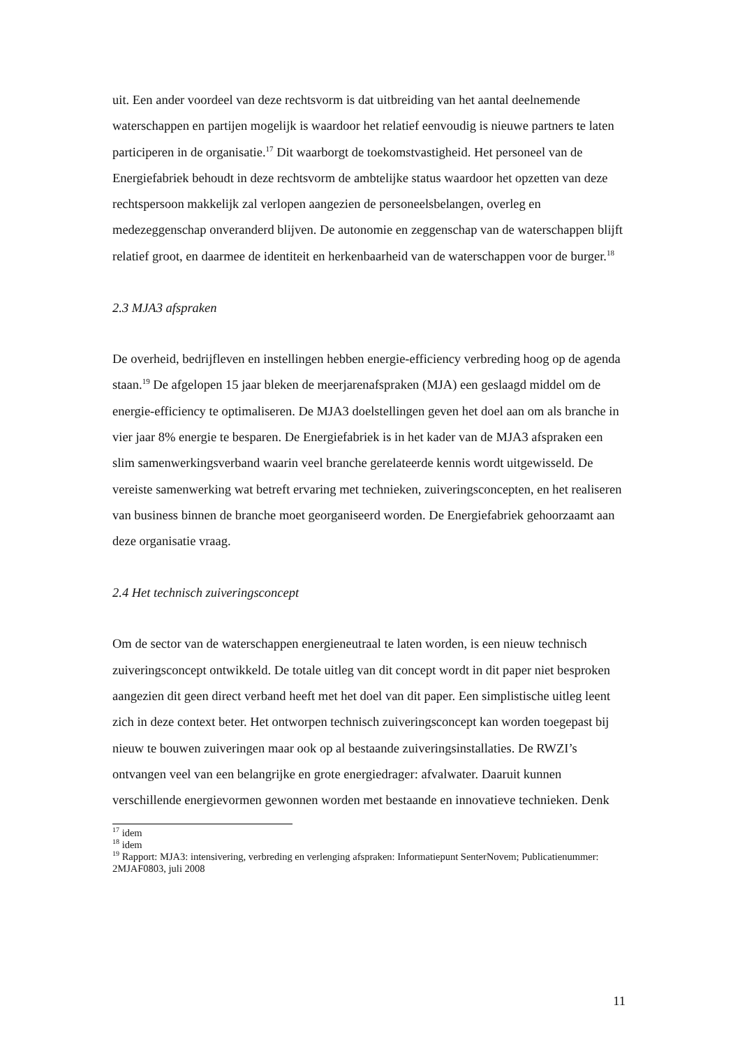uit. Een ander voordeel van deze rechtsvorm is dat uitbreiding van het aantal deelnemende waterschappen en partijen mogelijk is waardoor het relatief eenvoudig is nieuwe partners te laten participeren in de organisatie.<sup>17</sup> Dit waarborgt de toekomstvastigheid. Het personeel van de Energiefabriek behoudt in deze rechtsvorm de ambtelijke status waardoor het opzetten van deze rechtspersoon makkelijk zal verlopen aangezien de personeelsbelangen, overleg en medezeggenschap onveranderd blijven. De autonomie en zeggenschap van de waterschappen blijft relatief groot, en daarmee de identiteit en herkenbaarheid van de waterschappen voor de burger.<sup>18</sup>
2.3 MJA3 afspraken
De overheid, bedrijfleven en instellingen hebben energie-efficiency verbreding hoog op de agenda staan.<sup>19</sup> De afgelopen 15 jaar bleken de meerjarenafspraken (MJA) een geslaagd middel om de energie-efficiency te optimaliseren. De MJA3 doelstellingen geven het doel aan om als branche in vier jaar 8% energie te besparen. De Energiefabriek is in het kader van de MJA3 afspraken een slim samenwerkingsverband waarin veel branche gerelateerde kennis wordt uitgewisseld. De vereiste samenwerking wat betreft ervaring met technieken, zuiveringsconcepten, en het realiseren van business binnen de branche moet georganiseerd worden. De Energiefabriek gehoorzaamt aan deze organisatie vraag.
2.4 Het technisch zuiveringsconcept
Om de sector van de waterschappen energieneutraal te laten worden, is een nieuw technisch zuiveringsconcept ontwikkeld. De totale uitleg van dit concept wordt in dit paper niet besproken aangezien dit geen direct verband heeft met het doel van dit paper. Een simplistische uitleg leent zich in deze context beter. Het ontworpen technisch zuiveringsconcept kan worden toegepast bij nieuw te bouwen zuiveringen maar ook op al bestaande zuiveringsinstallaties. De RWZI’s ontvangen veel van een belangrijke en grote energiedrager: afvalwater. Daaruit kunnen verschillende energievormen gewonnen worden met bestaande en innovatieve technieken. Denk
<sup>17</sup> idem
<sup>18</sup> idem
<sup>19</sup> Rapport: MJA3: intensivering, verbreding en verlenging afspraken: Informatiepunt SenterNovem; Publicatienummer: 2MJAF0803, juli 2008
11